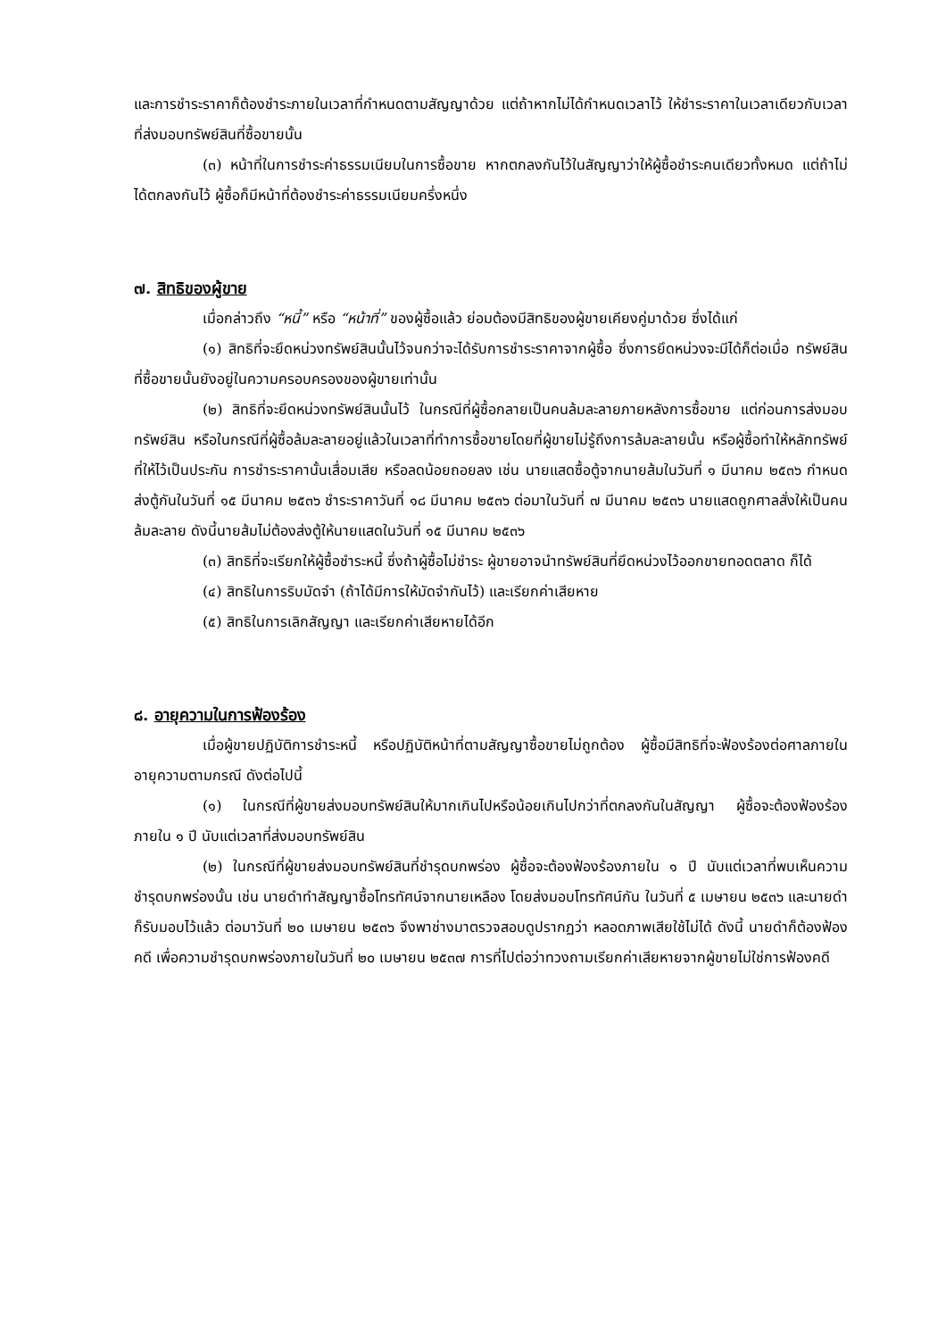และการชำระราคาก็ต้องชำระภายในเวลาที่กำหนดตามสัญญาด้วย แต่ถ้าหากไม่ได้กำหนดเวลาไว้ ให้ชำระราคาในเวลาเดียวกับเวลาที่ส่งมอบทรัพย์สินที่ซื้อขายนั้น
(๓) หน้าที่ในการชำระค่าธรรมเนียมในการซื้อขาย หากตกลงกันไว้ในสัญญาว่าให้ผู้ซื้อชำระคนเดียวทั้งหมด แต่ถ้าไม่ได้ตกลงกันไว้ ผู้ซื้อก็มีหน้าที่ต้องชำระค่าธรรมเนียมครึ่งหนึ่ง
๗. สิทธิของผู้ขาย
เมื่อกล่าวถึง “หนี้” หรือ “หน้าที่” ของผู้ซื้อแล้ว ย่อมต้องมีสิทธิของผู้ขายเคียงคู่มาด้วย ซึ่งได้แก่
(๑) สิทธิที่จะยึดหน่วงทรัพย์สินนั้นไว้จนกว่าจะได้รับการชำระราคาจากผู้ซื้อ ซึ่งการยึดหน่วงจะมีได้ก็ต่อเมื่อ ทรัพย์สินที่ซื้อขายนั้นยังอยู่ในความครอบครองของผู้ขายเท่านั้น
(๒) สิทธิที่จะยึดหน่วงทรัพย์สินนั้นไว้ ในกรณีที่ผู้ซื้อกลายเป็นคนล้มละลายภายหลังการซื้อขาย แต่ก่อนการส่งมอบทรัพย์สิน หรือในกรณีที่ผู้ซื้อล้มละลายอยู่แล้วในเวลาที่ทำการซื้อขายโดยที่ผู้ขายไม่รู้ถึงการล้มละลายนั้น หรือผู้ซื้อทำให้หลักทรัพย์ที่ให้ไว้เป็นประกัน การชำระราคานั้นเสื่อมเสีย หรือลดน้อยถอยลง เช่น นายแสดซื้อตู้จากนายส้มในวันที่ ๑ มีนาคม ๒๕๓๖ กำหนดส่งตู้กันในวันที่ ๑๕ มีนาคม ๒๕๓๖ ชำระราคาวันที่ ๑๘ มีนาคม ๒๕๓๖ ต่อมาในวันที่ ๗ มีนาคม ๒๕๓๖ นายแสดถูกศาลสั่งให้เป็นคนล้มละลาย ดังนี้นายส้มไม่ต้องส่งตู้ให้นายแสดในวันที่ ๑๕ มีนาคม ๒๕๓๖
(๓) สิทธิที่จะเรียกให้ผู้ซื้อชำระหนี้ ซึ่งถ้าผู้ซื้อไม่ชำระ ผู้ขายอาจนำทรัพย์สินที่ยึดหน่วงไว้ออกขายทอดตลาด ก็ได้
(๔) สิทธิในการริบมัดจำ (ถ้าได้มีการให้มัดจำกันไว้) และเรียกค่าเสียหาย
(๕) สิทธิในการเลิกสัญญา และเรียกค่าเสียหายได้อีก
๘. อายุความในการฟ้องร้อง
เมื่อผู้ขายปฏิบัติการชำระหนี้ หรือปฏิบัติหน้าที่ตามสัญญาซื้อขายไม่ถูกต้อง ผู้ซื้อมีสิทธิที่จะฟ้องร้องต่อศาลภายในอายุความตามกรณี ดังต่อไปนี้
(๑) ในกรณีที่ผู้ขายส่งมอบทรัพย์สินให้มากเกินไปหรือน้อยเกินไปกว่าที่ตกลงกันในสัญญา ผู้ซื้อจะต้องฟ้องร้องภายใน ๑ ปี นับแต่เวลาที่ส่งมอบทรัพย์สิน
(๒) ในกรณีที่ผู้ขายส่งมอบทรัพย์สินที่ชำรุดบกพร่อง ผู้ซื้อจะต้องฟ้องร้องภายใน ๑ ปี นับแต่เวลาที่พบเห็นความชำรุดบกพร่องนั้น เช่น นายดำทำสัญญาซื้อโทรทัศน์จากนายเหลือง โดยส่งมอบโทรทัศน์กัน ในวันที่ ๕ เมษายน ๒๕๓๖ และนายดำก็รับมอบไว้แล้ว ต่อมาวันที่ ๒๐ เมษายน ๒๕๓๖ จึงพาช่างมาตรวจสอบดูปรากฏว่า หลอดภาพเสียใช้ไม่ได้ ดังนี้ นายดำก็ต้องฟ้องคดี เพื่อความชำรุดบกพร่องภายในวันที่ ๒๐ เมษายน ๒๕๓๗ การที่ไปต่อว่าทวงถามเรียกค่าเสียหายจากผู้ขายไม่ใช่การฟ้องคดี